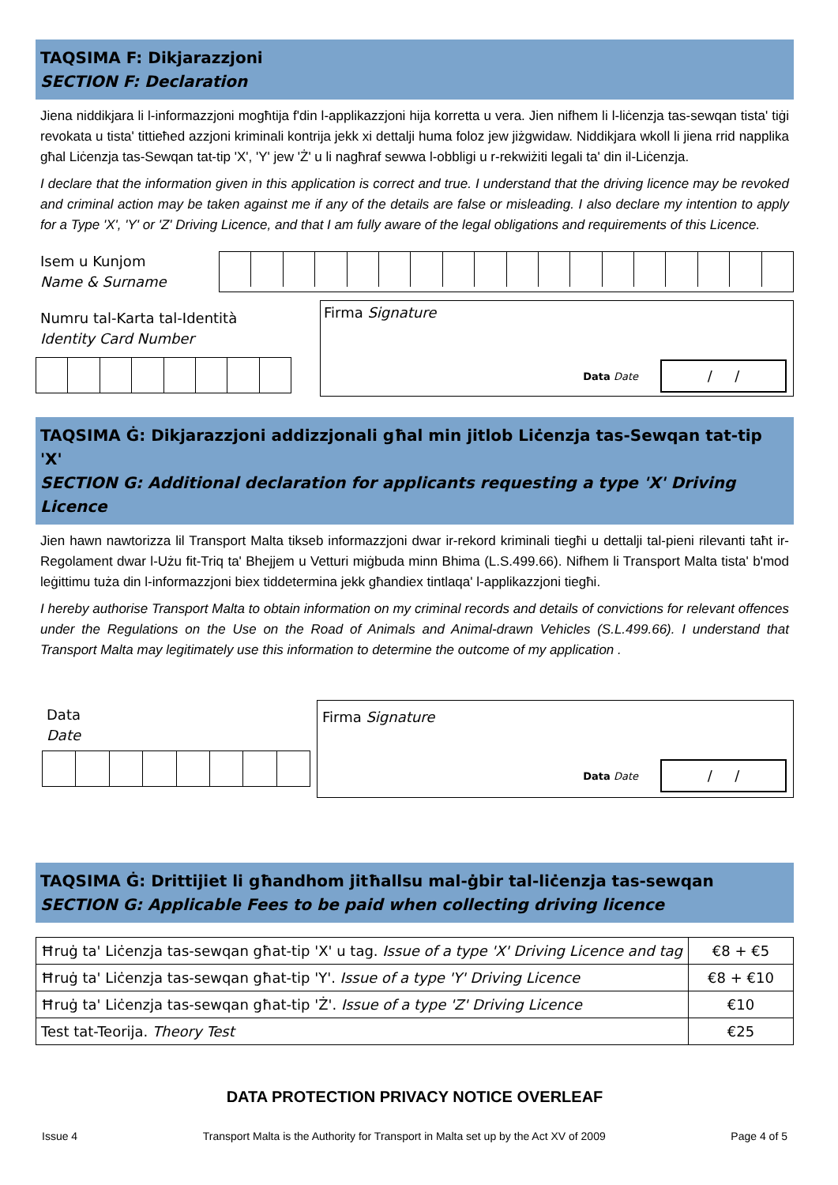TAQSIMA F: Dikjarazzjoni
SECTION F: Declaration
Jiena niddikjara li l-informazzjoni mogħtija f'din l-applikazzjoni hija korretta u vera. Jien nifhem li l-liċenzja tas-sewqan tista' tiġi revokata u tista' tittieħed azzjoni kriminali kontrija jekk xi dettalji huma foloz jew jiżgwidaw. Niddikjara wkoll li jiena rrid napplika għal Liċenzja tas-Sewqan tat-tip 'X', 'Y' jew 'Ż' u li nagħraf sewwa l-obbligi u r-rekwiżiti legali ta' din il-Liċenzja.
I declare that the information given in this application is correct and true. I understand that the driving licence may be revoked and criminal action may be taken against me if any of the details are false or misleading. I also declare my intention to apply for a Type 'X', 'Y' or 'Z' Driving Licence, and that I am fully aware of the legal obligations and requirements of this Licence.
Isem u Kunjom
Name & Surname
Numru tal-Karta tal-Identità
Identity Card Number
Firma Signature
Data Date
/ /
TAQSIMA Ġ: Dikjarazzjoni addizzjonali għal min jitlob Liċenzja tas-Sewqan tat-tip 'X'
SECTION G: Additional declaration for applicants requesting a type 'X' Driving Licence
Jien hawn nawtorizza lil Transport Malta tikseb informazzjoni dwar ir-rekord kriminali tiegħi u dettalji tal-pieni rilevanti taħt ir-Regolament dwar l-Użu fit-Triq ta' Bhejjem u Vetturi miġbuda minn Bhima (L.S.499.66). Nifhem li Transport Malta tista' b'mod leġittimu tuża din l-informazzjoni biex tiddetermina jekk għandiex tintlaqa' l-applikazzjoni tiegħi.
I hereby authorise Transport Malta to obtain information on my criminal records and details of convictions for relevant offences under the Regulations on the Use on the Road of Animals and Animal-drawn Vehicles (S.L.499.66). I understand that Transport Malta may legitimately use this information to determine the outcome of my application .
Data
Date
Firma Signature
Data Date
/ /
TAQSIMA Ġ: Drittijiet li għandhom jitħallsu mal-ġbir tal-liċenzja tas-sewqan
SECTION G: Applicable Fees to be paid when collecting driving licence
| Ħruġ ta' Liċenzja tas-sewqan għat-tip 'X' u tag. Issue of a type 'X' Driving Licence and tag | €8 + €5 |
| Ħruġ ta' Liċenzja tas-sewqan għat-tip 'Y'. Issue of a type 'Y' Driving Licence | €8 + €10 |
| Ħruġ ta' Liċenzja tas-sewqan għat-tip 'Ż'. Issue of a type 'Z' Driving Licence | €10 |
| Test tat-Teorija. Theory Test | €25 |
DATA PROTECTION PRIVACY NOTICE OVERLEAF
Issue 4 Transport Malta is the Authority for Transport in Malta set up by the Act XV of 2009 Page 4 of 5